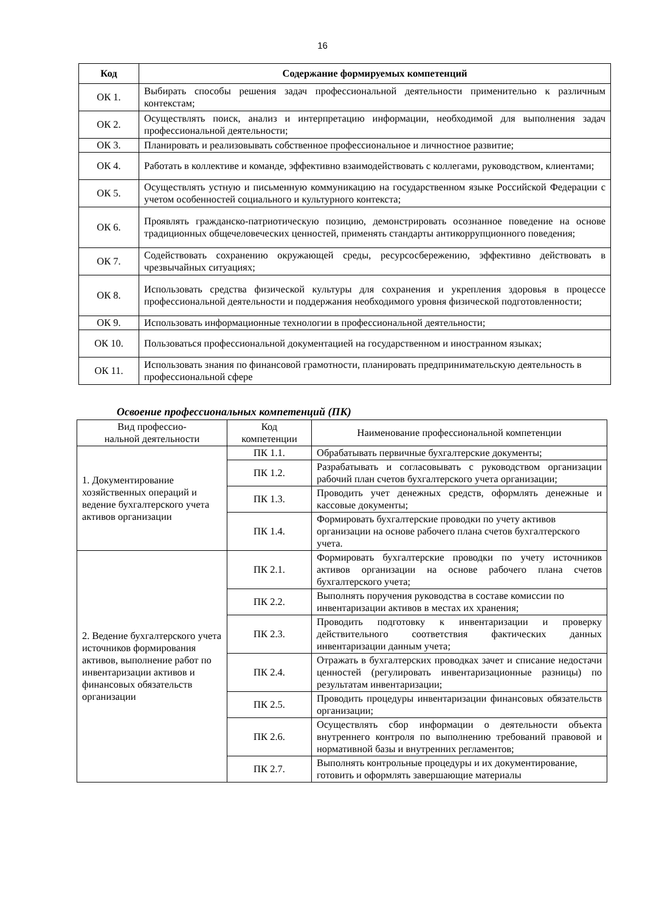16
| Код | Содержание формируемых компетенций |
| --- | --- |
| ОК 1. | Выбирать способы решения задач профессиональной деятельности применительно к различным контекстам; |
| ОК 2. | Осуществлять поиск, анализ и интерпретацию информации, необходимой для выполнения задач профессиональной деятельности; |
| ОК 3. | Планировать и реализовывать собственное профессиональное и личностное развитие; |
| ОК 4. | Работать в коллективе и команде, эффективно взаимодействовать с коллегами, руководством, клиентами; |
| ОК 5. | Осуществлять устную и письменную коммуникацию на государственном языке Российской Федерации с учетом особенностей социального и культурного контекста; |
| ОК 6. | Проявлять гражданско-патриотическую позицию, демонстрировать осознанное поведение на основе традиционных общечеловеческих ценностей, применять стандарты антикоррупционного поведения; |
| ОК 7. | Содействовать сохранению окружающей среды, ресурсосбережению, эффективно действовать в чрезвычайных ситуациях; |
| ОК 8. | Использовать средства физической культуры для сохранения и укрепления здоровья в процессе профессиональной деятельности и поддержания необходимого уровня физической подготовленности; |
| ОК 9. | Использовать информационные технологии в профессиональной деятельности; |
| ОК 10. | Пользоваться профессиональной документацией на государственном и иностранном языках; |
| ОК 11. | Использовать знания по финансовой грамотности, планировать предпринимательскую деятельность в профессиональной сфере |
Освоение профессиональных компетенций (ПК)
| Вид профессио- нальной деятельности | Код компетенции | Наименование профессиональной компетенции |
| 1. Документирование хозяйственных операций и ведение бухгалтерского учета активов организации | ПК 1.1. | Обрабатывать первичные бухгалтерские документы; |
| | ПК 1.2. | Разрабатывать и согласовывать с руководством организации рабочий план счетов бухгалтерского учета организации; |
| | ПК 1.3. | Проводить учет денежных средств, оформлять денежные и кассовые документы; |
| | ПК 1.4. | Формировать бухгалтерские проводки по учету активов организации на основе рабочего плана счетов бухгалтерского учета. |
| 2. Ведение бухгалтерского учета источников формирования активов, выполнение работ по инвентаризации активов и финансовых обязательств организации | ПК 2.1. | Формировать бухгалтерские проводки по учету источников активов организации на основе рабочего плана счетов бухгалтерского учета; |
| | ПК 2.2. | Выполнять поручения руководства в составе комиссии по инвентаризации активов в местах их хранения; |
| | ПК 2.3. | Проводить подготовку к инвентаризации и проверку действительного соответствия фактических данных инвентаризации данным учета; |
| | ПК 2.4. | Отражать в бухгалтерских проводках зачет и списание недостачи ценностей (регулировать инвентаризационные разницы) по результатам инвентаризации; |
| | ПК 2.5. | Проводить процедуры инвентаризации финансовых обязательств организации; |
| | ПК 2.6. | Осуществлять сбор информации о деятельности объекта внутреннего контроля по выполнению требований правовой и нормативной базы и внутренних регламентов; |
| | ПК 2.7. | Выполнять контрольные процедуры и их документирование, готовить и оформлять завершающие материалы |